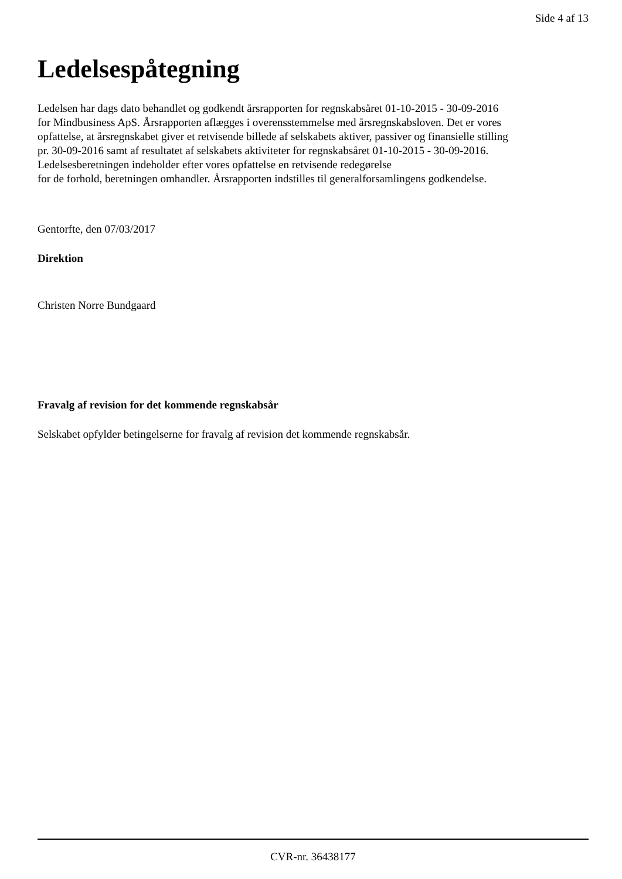Side 4 af 13
Ledelsespåtegning
Ledelsen har dags dato behandlet og godkendt årsrapporten for regnskabsåret 01-10-2015 - 30-09-2016
for Mindbusiness ApS. Årsrapporten aflægges i overensstemmelse med årsregnskabsloven. Det er vores
opfattelse, at årsregnskabet giver et retvisende billede af selskabets aktiver, passiver og finansielle stilling
pr. 30-09-2016 samt af resultatet af selskabets aktiviteter for regnskabsåret 01-10-2015 - 30-09-2016.
Ledelsesberetningen indeholder efter vores opfattelse en retvisende redegørelse
for de forhold, beretningen omhandler. Årsrapporten indstilles til generalforsamlingens godkendelse.
Gentorfte, den 07/03/2017
Direktion
Christen Norre Bundgaard
Fravalg af revision for det kommende regnskabsår
Selskabet opfylder betingelserne for fravalg af revision det kommende regnskabsår.
CVR-nr. 36438177